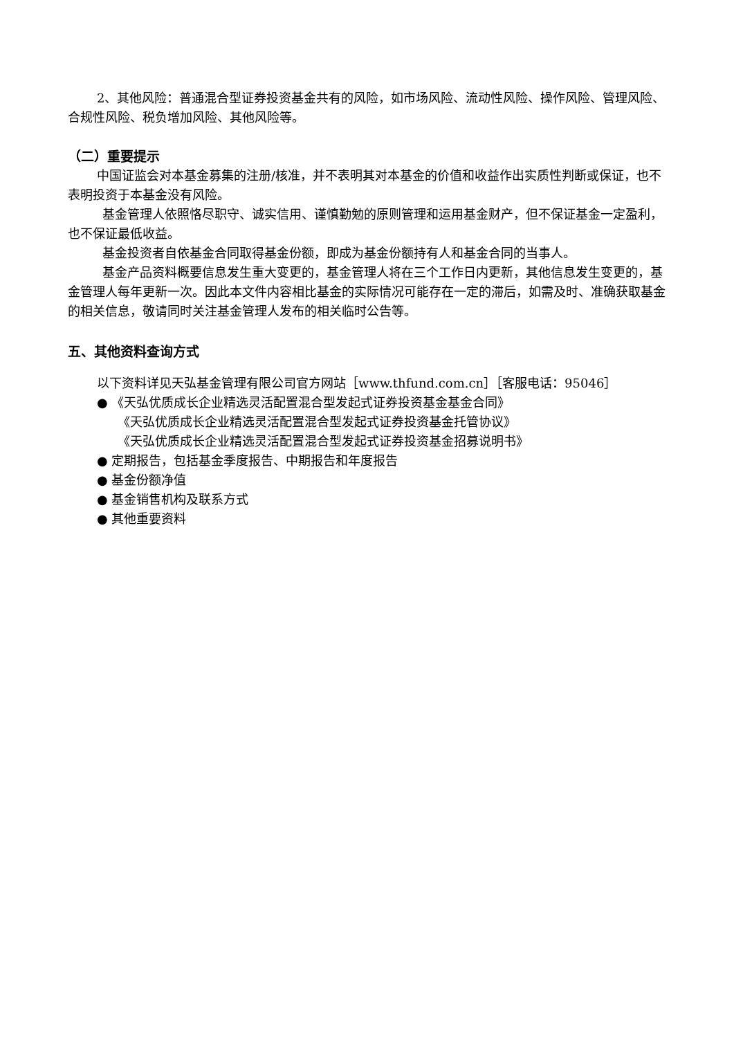2、其他风险：普通混合型证券投资基金共有的风险，如市场风险、流动性风险、操作风险、管理风险、合规性风险、税负增加风险、其他风险等。
（二）重要提示
中国证监会对本基金募集的注册/核准，并不表明其对本基金的价值和收益作出实质性判断或保证，也不表明投资于本基金没有风险。
基金管理人依照恪尽职守、诚实信用、谨慎勤勉的原则管理和运用基金财产，但不保证基金一定盈利，也不保证最低收益。
基金投资者自依基金合同取得基金份额，即成为基金份额持有人和基金合同的当事人。
基金产品资料概要信息发生重大变更的，基金管理人将在三个工作日内更新，其他信息发生变更的，基金管理人每年更新一次。因此本文件内容相比基金的实际情况可能存在一定的滞后，如需及时、准确获取基金的相关信息，敬请同时关注基金管理人发布的相关临时公告等。
五、其他资料查询方式
以下资料详见天弘基金管理有限公司官方网站［www.thfund.com.cn］［客服电话：95046］
● 《天弘优质成长企业精选灵活配置混合型发起式证券投资基金基金合同》
《天弘优质成长企业精选灵活配置混合型发起式证券投资基金托管协议》
《天弘优质成长企业精选灵活配置混合型发起式证券投资基金招募说明书》
● 定期报告，包括基金季度报告、中期报告和年度报告
● 基金份额净值
● 基金销售机构及联系方式
● 其他重要资料